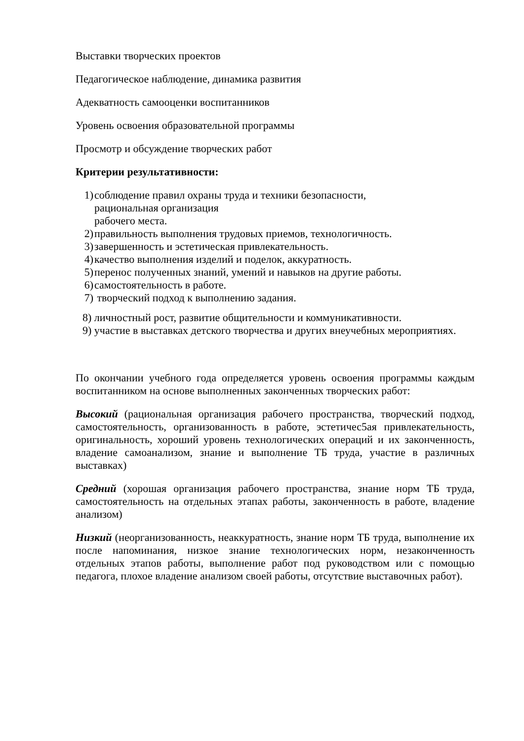Выставки творческих проектов
Педагогическое наблюдение, динамика развития
Адекватность самооценки воспитанников
Уровень освоения образовательной программы
Просмотр и обсуждение творческих работ
Критерии результативности:
1) соблюдение правил охраны труда и техники безопасности,
рациональная организация
рабочего места.
2) правильность выполнения трудовых приемов, технологичность.
3) завершенность и эстетическая привлекательность.
4) качество выполнения изделий и поделок, аккуратность.
5) перенос полученных знаний, умений и навыков на другие работы.
6) самостоятельность в работе.
7) творческий подход к выполнению задания.
8) личностный рост, развитие общительности и коммуникативности.
9) участие в выставках детского творчества и других внеучебных мероприятиях.
По окончании учебного года определяется уровень освоения программы каждым воспитанником на основе выполненных законченных творческих работ:
Высокий (рациональная организация рабочего пространства, творческий подход, самостоятельность, организованность в работе, эстетичес5ая привлекательность, оригинальность, хороший уровень технологических операций и их законченность, владение самоанализом, знание и выполнение ТБ труда, участие в различных выставках)
Средний (хорошая организация рабочего пространства, знание норм ТБ труда, самостоятельность на отдельных этапах работы, законченность в работе, владение анализом)
Низкий (неорганизованность, неаккуратность, знание норм ТБ труда, выполнение их после напоминания, низкое знание технологических норм, незаконченность отдельных этапов работы, выполнение работ под руководством или с помощью педагога, плохое владение анализом своей работы, отсутствие выставочных работ).